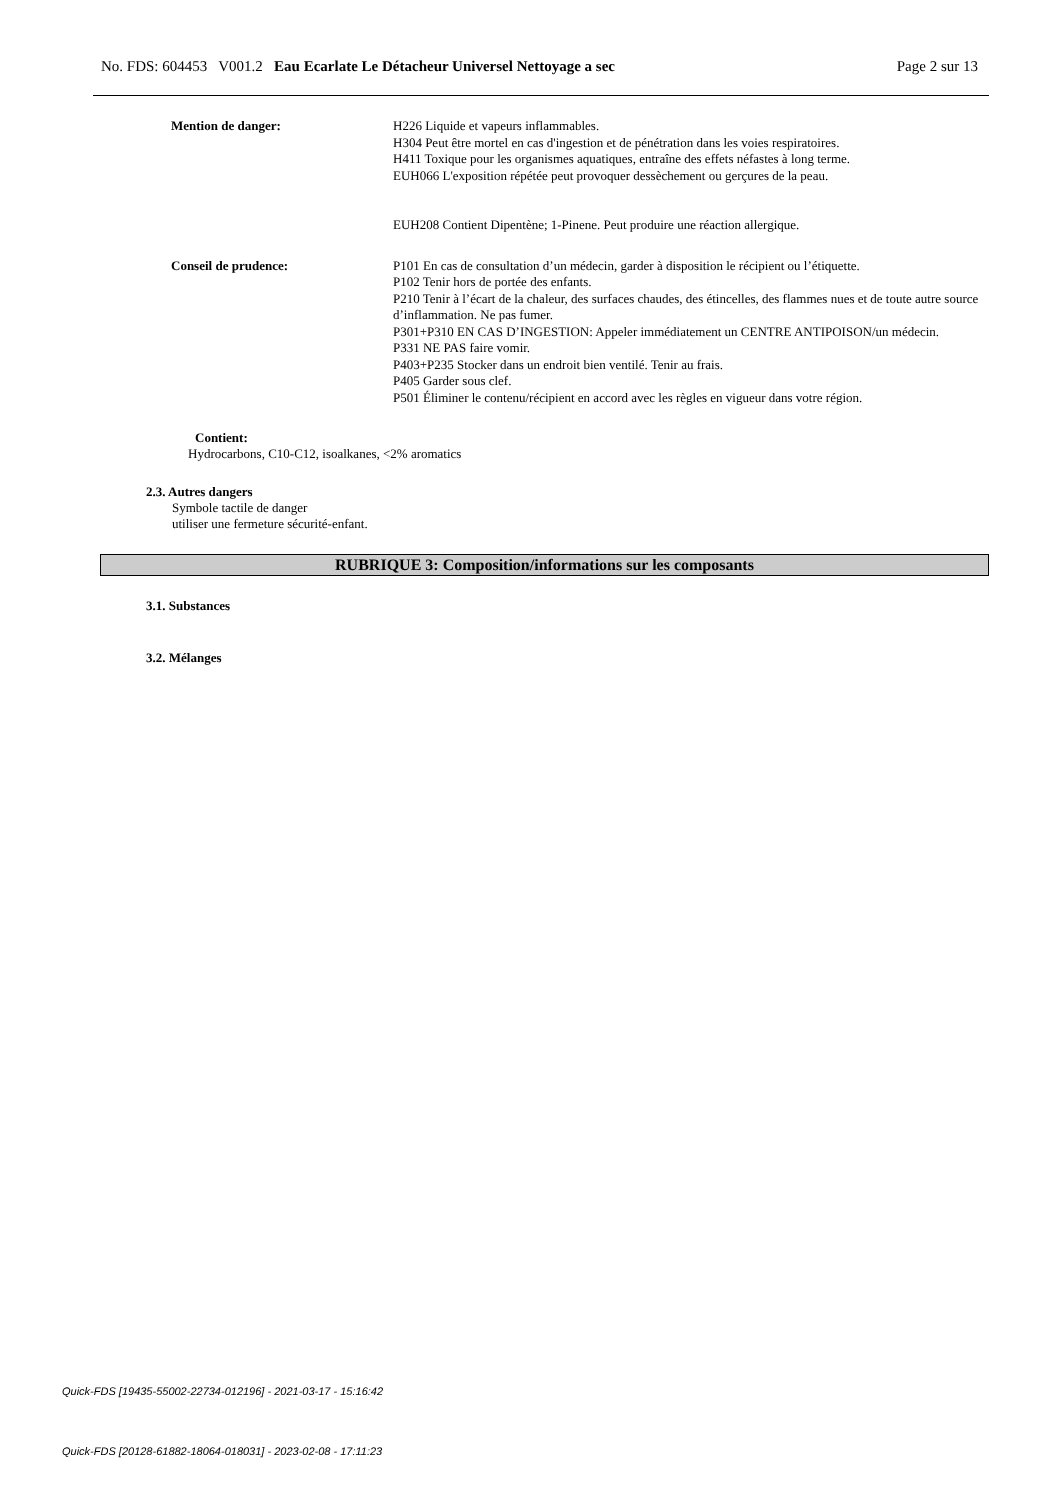No. FDS: 604453 V001.2 Eau Ecarlate Le Détacheur Universel Nettoyage a sec Page 2 sur 13
Mention de danger:
H226 Liquide et vapeurs inflammables.
H304 Peut être mortel en cas d'ingestion et de pénétration dans les voies respiratoires.
H411 Toxique pour les organismes aquatiques, entraîne des effets néfastes à long terme.
EUH066 L'exposition répétée peut provoquer dessèchement ou gerçures de la peau.
EUH208 Contient Dipentène; 1-Pinene. Peut produire une réaction allergique.
Conseil de prudence:
P101 En cas de consultation d’un médecin, garder à disposition le récipient ou l’étiquette.
P102 Tenir hors de portée des enfants.
P210 Tenir à l’écart de la chaleur, des surfaces chaudes, des étincelles, des flammes nues et de toute autre source d’inflammation. Ne pas fumer.
P301+P310 EN CAS D’INGESTION: Appeler immédiatement un CENTRE ANTIPOISON/un médecin.
P331 NE PAS faire vomir.
P403+P235 Stocker dans un endroit bien ventilé. Tenir au frais.
P405 Garder sous clef.
P501 Éliminer le contenu/récipient en accord avec les règles en vigueur dans votre région.
Contient:
Hydrocarbons, C10-C12, isoalkanes, <2% aromatics
2.3. Autres dangers
Symbole tactile de danger
utiliser une fermeture sécurité-enfant.
RUBRIQUE 3: Composition/informations sur les composants
3.1. Substances
3.2. Mélanges
Quick-FDS [19435-55002-22734-012196] - 2021-03-17 - 15:16:42
Quick-FDS [20128-61882-18064-018031] - 2023-02-08 - 17:11:23